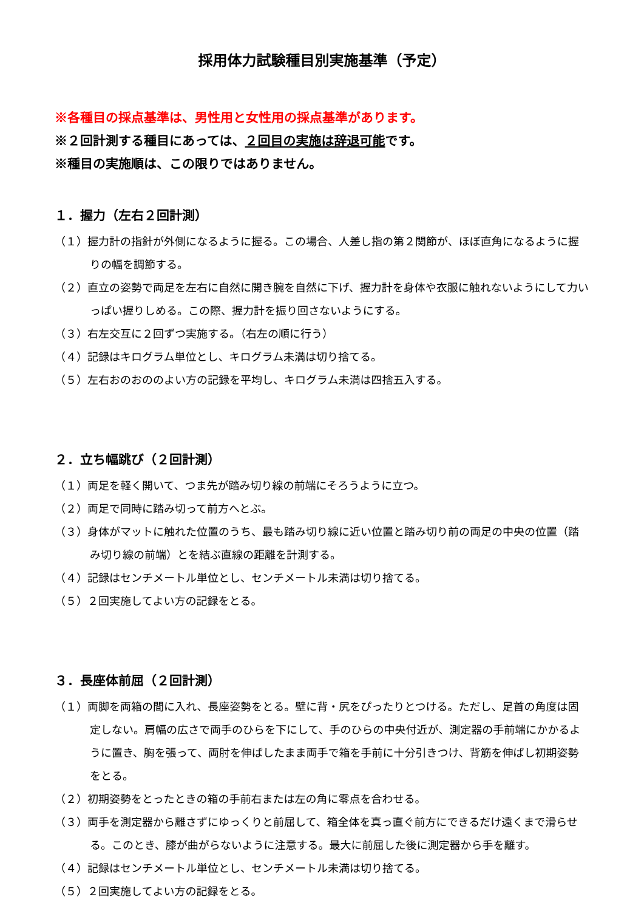採用体力試験種目別実施基準（予定）
※各種目の採点基準は、男性用と女性用の採点基準があります。
※２回計測する種目にあっては、２回目の実施は辞退可能です。
※種目の実施順は、この限りではありません。
１．握力（左右２回計測）
（１）握力計の指針が外側になるように握る。この場合、人差し指の第２関節が、ほぼ直角になるように握りの幅を調節する。
（２）直立の姿勢で両足を左右に自然に開き腕を自然に下げ、握力計を身体や衣服に触れないようにして力いっぱい握りしめる。この際、握力計を振り回さないようにする。
（３）右左交互に２回ずつ実施する。（右左の順に行う）
（４）記録はキログラム単位とし、キログラム未満は切り捨てる。
（５）左右おのおののよい方の記録を平均し、キログラム未満は四捨五入する。
２．立ち幅跳び（２回計測）
（１）両足を軽く開いて、つま先が踏み切り線の前端にそろうように立つ。
（２）両足で同時に踏み切って前方へとぶ。
（３）身体がマットに触れた位置のうち、最も踏み切り線に近い位置と踏み切り前の両足の中央の位置（踏み切り線の前端）とを結ぶ直線の距離を計測する。
（４）記録はセンチメートル単位とし、センチメートル未満は切り捨てる。
（５）２回実施してよい方の記録をとる。
３．長座体前屈（２回計測）
（１）両脚を両箱の間に入れ、長座姿勢をとる。壁に背・尻をぴったりとつける。ただし、足首の角度は固定しない。肩幅の広さで両手のひらを下にして、手のひらの中央付近が、測定器の手前端にかかるように置き、胸を張って、両肘を伸ばしたまま両手で箱を手前に十分引きつけ、背筋を伸ばし初期姿勢をとる。
（２）初期姿勢をとったときの箱の手前右または左の角に零点を合わせる。
（３）両手を測定器から離さずにゆっくりと前屈して、箱全体を真っ直ぐ前方にできるだけ遠くまで滑らせる。このとき、膝が曲がらないように注意する。最大に前屈した後に測定器から手を離す。
（４）記録はセンチメートル単位とし、センチメートル未満は切り捨てる。
（５）２回実施してよい方の記録をとる。